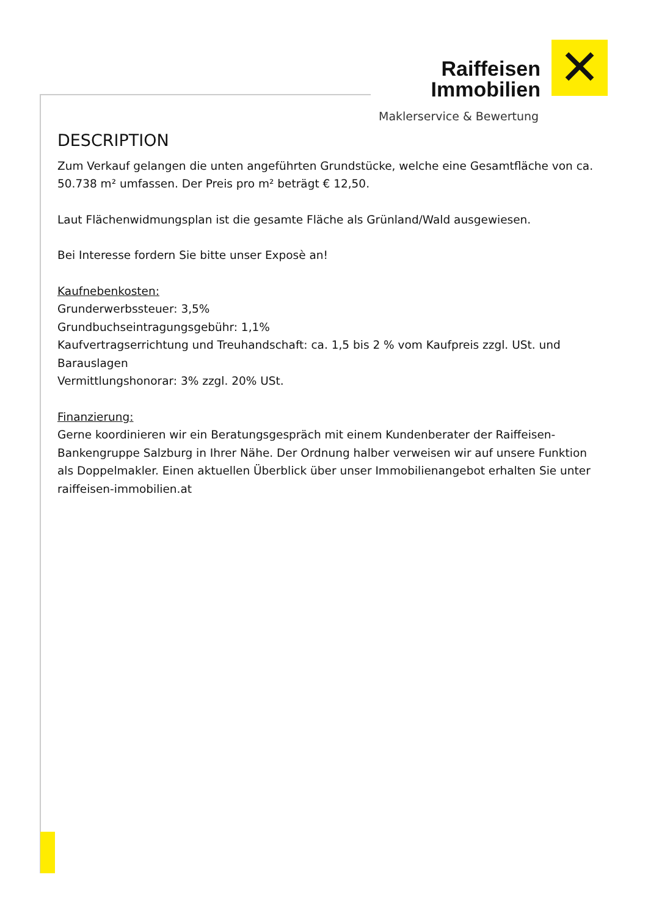Raiffeisen
Immobilien
✕
Maklerservice & Bewertung
DESCRIPTION
Zum Verkauf gelangen die unten angeführten Grundstücke, welche eine Gesamtfläche von ca. 50.738 m² umfassen. Der Preis pro m² beträgt € 12,50.
Laut Flächenwidmungsplan ist die gesamte Fläche als Grünland/Wald ausgewiesen.
Bei Interesse fordern Sie bitte unser Exposè an!
Kaufnebenkosten:
Grunderwerbssteuer: 3,5%
Grundbuchseintragungsgebühr: 1,1%
Kaufvertragserrichtung und Treuhandschaft: ca. 1,5 bis 2 % vom Kaufpreis zzgl. USt. und Barauslagen
Vermittlungshonorar: 3% zzgl. 20% USt.
Finanzierung:
Gerne koordinieren wir ein Beratungsgespräch mit einem Kundenberater der Raiffeisen-Bankengruppe Salzburg in Ihrer Nähe. Der Ordnung halber verweisen wir auf unsere Funktion als Doppelmakler. Einen aktuellen Überblick über unser Immobilienangebot erhalten Sie unter raiffeisen-immobilien.at